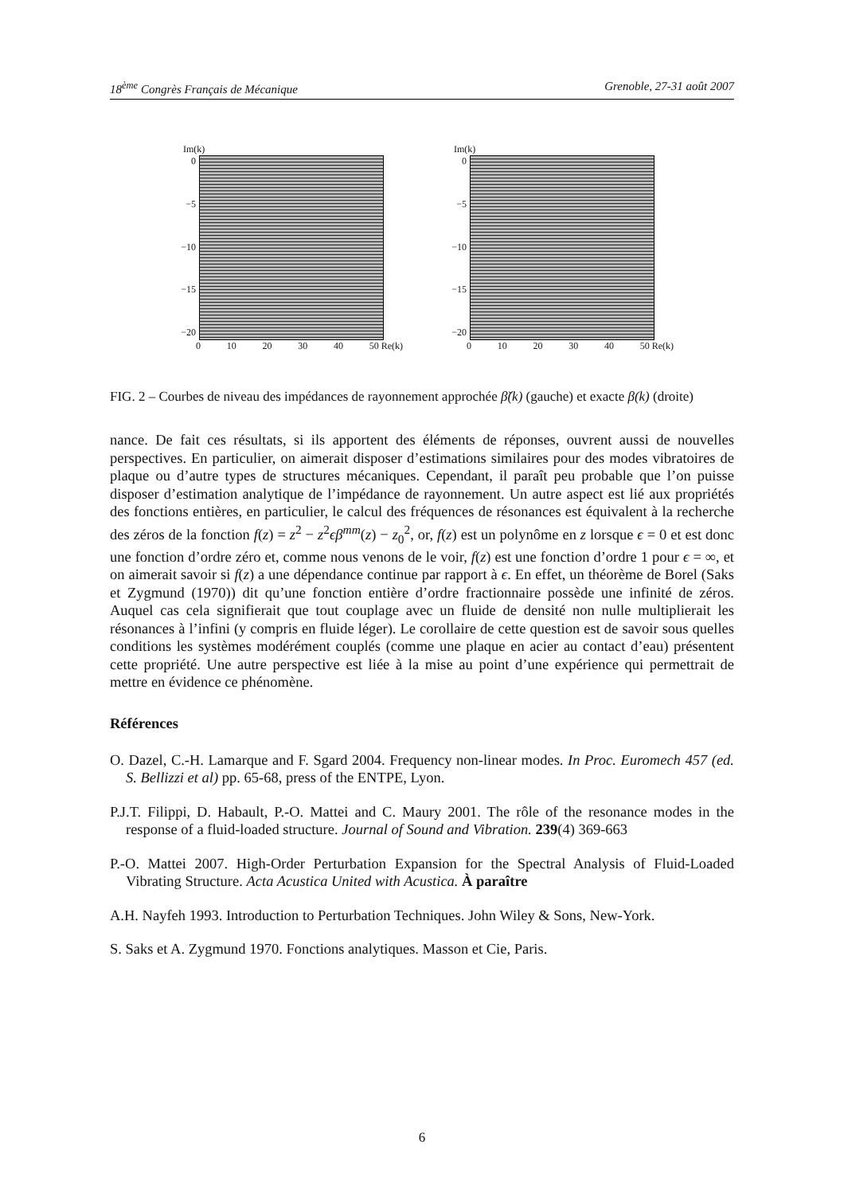18<sup>ème</sup> Congrès Français de Mécanique Grenoble, 27-31 août 2007
Im(k)
0
−5
−10
−15
−20
0 10 20 30 40 50 Re(k)
Im(k)
0
−5
−10
−15
−20
0 10 20 30 40 50 Re(k)
FIG. 2 – Courbes de niveau des impédances de rayonnement approchée β̌(k) (gauche) et exacte β(k) (droite)
nance. De fait ces résultats, si ils apportent des éléments de réponses, ouvrent aussi de nouvelles perspectives. En particulier, on aimerait disposer d’estimations similaires pour des modes vibratoires de plaque ou d’autre types de structures mécaniques. Cependant, il paraît peu probable que l’on puisse disposer d’estimation analytique de l’impédance de rayonnement. Un autre aspect est lié aux propriétés des fonctions entières, en particulier, le calcul des fréquences de résonances est équivalent à la recherche des zéros de la fonction f(z) = z<sup>2</sup> − z<sup>2</sup>ϵβ<sup>mm</sup>(z) − z<sub>0</sub><sup>2</sup>, or, f(z) est un polynôme en z lorsque ϵ = 0 et est donc une fonction d’ordre zéro et, comme nous venons de le voir, f(z) est une fonction d’ordre 1 pour ϵ = ∞, et on aimerait savoir si f(z) a une dépendance continue par rapport à ϵ. En effet, un théorème de Borel (Saks et Zygmund (1970)) dit qu’une fonction entière d’ordre fractionnaire possède une infinité de zéros. Auquel cas cela signifierait que tout couplage avec un fluide de densité non nulle multiplierait les résonances à l’infini (y compris en fluide léger). Le corollaire de cette question est de savoir sous quelles conditions les systèmes modérément couplés (comme une plaque en acier au contact d’eau) présentent cette propriété. Une autre perspective est liée à la mise au point d’une expérience qui permettrait de mettre en évidence ce phénomène.
Références
O. Dazel, C.-H. Lamarque and F. Sgard 2004. Frequency non-linear modes. In Proc. Euromech 457 (ed. S. Bellizzi et al) pp. 65-68, press of the ENTPE, Lyon.
P.J.T. Filippi, D. Habault, P.-O. Mattei and C. Maury 2001. The rôle of the resonance modes in the response of a fluid-loaded structure. Journal of Sound and Vibration. 239(4) 369-663
P.-O. Mattei 2007. High-Order Perturbation Expansion for the Spectral Analysis of Fluid-Loaded Vibrating Structure. Acta Acustica United with Acustica. À paraître
A.H. Nayfeh 1993. Introduction to Perturbation Techniques. John Wiley & Sons, New-York.
S. Saks et A. Zygmund 1970. Fonctions analytiques. Masson et Cie, Paris.
6